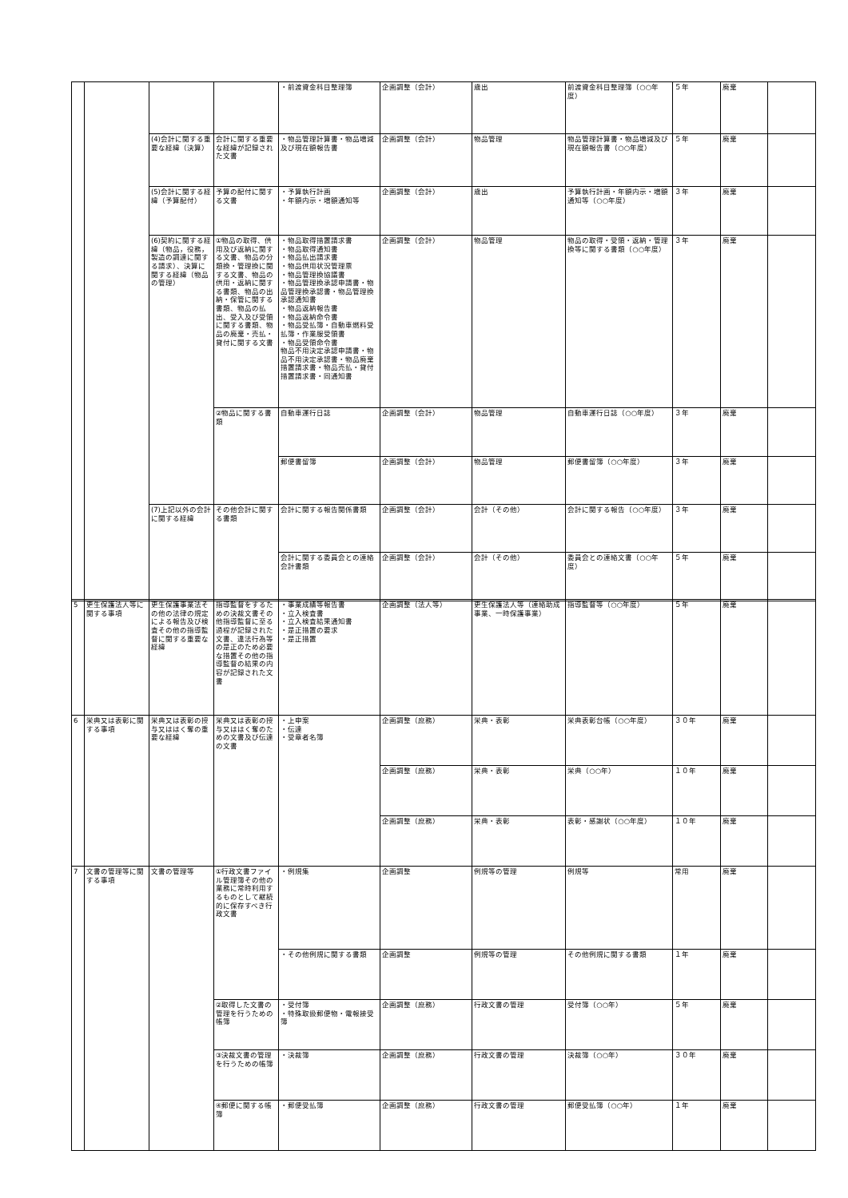| | | | | ・前渡資金科目整理簿 | 企画調整（会計） | 歳出 | 前渡資金科目整理簿（○○年度） | ５年 | 廃棄 | |
| | | (4)会計に関する重要な経緯（決算） | 会計に関する重要な経緯が記録された文書 | ・物品管理計算書・物品増減及び現在額報告書 | 企画調整（会計） | 物品管理 | 物品管理計算書・物品増減及び現在額報告書（○○年度） | ５年 | 廃棄 | |
| | | (5)会計に関する経緯（予算配付） | 予算の配付に関する文書 | ・予算執行計画 ・年額内示・増額通知等 | 企画調整（会計） | 歳出 | 予算執行計画・年額内示・増額通知等（○○年度） | ３年 | 廃棄 | |
| | | (6)契約に関する経緯（物品，役務，製造の調達に関する請求）、決算に関する経緯（物品の管理） | ①物品の取得、供用及び返納に関する文書、物品の分類換・管理換に関する文書、物品の供用・返納に関する書類、物品の出納・保管に関する書類、物品の払出、受入及び受領に関する書類、物品の廃棄・売払・貸付に関する文書 | ・物品取得措置請求書 ・物品取得通知書 ・物品払出請求書 ・物品供用状況管理票 ・物品管理換協議書 ・物品管理換承認申請書・物品管理換承認書・物品管理換承認通知書 ・物品返納報告書 ・物品返納命令書 ・物品受払簿・自動車燃料受払簿・作業服受領書 ・物品受領命令書 物品不用決定承認申請書・物品不用決定承認書・物品廃棄措置請求書・物品売払・貸付措置請求書・同通知書 | 企画調整（会計） | 物品管理 | 物品の取得・受領・返納・管理換等に関する書類（○○年度） | ３年 | 廃棄 | |
| | | | ②物品に関する書類 | 自動車運行日誌 | 企画調整（会計） | 物品管理 | 自動車運行日誌（○○年度） | ３年 | 廃棄 | |
| | | | | 郵便書留簿 | 企画調整（会計） | 物品管理 | 郵便書留簿（○○年度） | ３年 | 廃棄 | |
| | | (7)上記以外の会計に関する経緯 | その他会計に関する書類 | 会計に関する報告関係書類 | 企画調整（会計） | 会計（その他） | 会計に関する報告（○○年度） | ３年 | 廃棄 | |
| | | | | 会計に関する委員会との連絡会計書類 | 企画調整（会計） | 会計（その他） | 委員会との連絡文書（○○年度） | ５年 | 廃棄 | |
| 5 | 更生保護法人等に関する事項 | 更生保護事業法その他の法律の規定による報告及び検査その他の指導監督に関する重要な経緯 | 指導監督をするための決裁文書その他指導監督に至る過程が記録された文書、違法行為等の是正のため必要な措置その他の指導監督の結果の内容が記録された文書 | ・事業成績等報告書 ・立入検査書 ・立入検査結果通知書 ・是正措置の要求 ・是正措置 | 企画調整（法人等） | 更生保護法人等（連絡助成事業、一時保護事業） | 指導監督等（○○年度） | ５年 | 廃棄 | |
| 6 | 栄典又は表彰に関する事項 | 栄典又は表彰の授与又ははく奪の重要な経緯 | 栄典又は表彰の授与又ははく奪のための文書及び伝達の文書 | ・上申案 ・伝達 ・受章者名簿 | 企画調整（庶務） | 栄典・表彰 | 栄典表彰台帳（○○年度） | ３０年 | 廃棄 | |
| | | | | | 企画調整（庶務） | 栄典・表彰 | 栄典（○○年） | １０年 | 廃棄 | |
| | | | | | 企画調整（庶務） | 栄典・表彰 | 表彰・感謝状（○○年度） | １０年 | 廃棄 | |
| 7 | 文書の管理等に関する事項 | 文書の管理等 | ①行政文書ファイル管理簿その他の業務に常時利用するものとして継続的に保存すべき行政文書 | ・例規集 | 企画調整 | 例規等の管理 | 例規等 | 常用 | 廃棄 | |
| | | | | ・その他例規に関する書類 | 企画調整 | 例規等の管理 | その他例規に関する書類 | １年 | 廃棄 | |
| | | | ②取得した文書の管理を行うための帳簿 | ・受付簿 ・特殊取扱郵便物・電報接受簿 | 企画調整（庶務） | 行政文書の管理 | 受付簿（○○年） | ５年 | 廃棄 | |
| | | | ③決裁文書の管理を行うための帳簿 | ・決裁簿 | 企画調整（庶務） | 行政文書の管理 | 決裁簿（○○年） | ３０年 | 廃棄 | |
| | | | ④郵便に関する帳簿 | ・郵便受払簿 | 企画調整（庶務） | 行政文書の管理 | 郵便受払簿（○○年） | １年 | 廃棄 | |